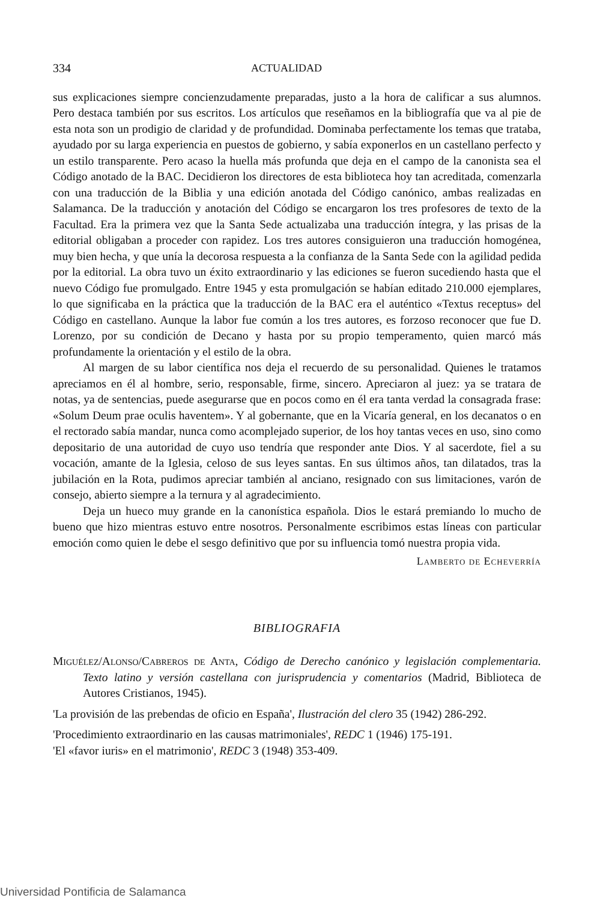334 ACTUALIDAD
sus explicaciones siempre concienzudamente preparadas, justo a la hora de calificar a sus alumnos. Pero destaca también por sus escritos. Los artículos que reseñamos en la bibliografía que va al pie de esta nota son un prodigio de claridad y de profundidad. Dominaba perfectamente los temas que trataba, ayudado por su larga experiencia en puestos de gobierno, y sabía exponerlos en un castellano perfecto y un estilo transparente. Pero acaso la huella más profunda que deja en el campo de la canonista sea el Código anotado de la BAC. Decidieron los directores de esta biblioteca hoy tan acreditada, comenzarla con una traducción de la Biblia y una edición anotada del Código canónico, ambas realizadas en Salamanca. De la traducción y anotación del Código se encargaron los tres profesores de texto de la Facultad. Era la primera vez que la Santa Sede actualizaba una traducción íntegra, y las prisas de la editorial obligaban a proceder con rapidez. Los tres autores consiguieron una traducción homogénea, muy bien hecha, y que unía la decorosa respuesta a la confianza de la Santa Sede con la agilidad pedida por la editorial. La obra tuvo un éxito extraordinario y las ediciones se fueron sucediendo hasta que el nuevo Código fue promulgado. Entre 1945 y esta promulgación se habían editado 210.000 ejemplares, lo que significaba en la práctica que la traducción de la BAC era el auténtico «Textus receptus» del Código en castellano. Aunque la labor fue común a los tres autores, es forzoso reconocer que fue D. Lorenzo, por su condición de Decano y hasta por su propio temperamento, quien marcó más profundamente la orientación y el estilo de la obra.
Al margen de su labor científica nos deja el recuerdo de su personalidad. Quienes le tratamos apreciamos en él al hombre, serio, responsable, firme, sincero. Apreciaron al juez: ya se tratara de notas, ya de sentencias, puede asegurarse que en pocos como en él era tanta verdad la consagrada frase: «Solum Deum prae oculis haventem». Y al gobernante, que en la Vicaría general, en los decanatos o en el rectorado sabía mandar, nunca como acomplejado superior, de los hoy tantas veces en uso, sino como depositario de una autoridad de cuyo uso tendría que responder ante Dios. Y al sacerdote, fiel a su vocación, amante de la Iglesia, celoso de sus leyes santas. En sus últimos años, tan dilatados, tras la jubilación en la Rota, pudimos apreciar también al anciano, resignado con sus limitaciones, varón de consejo, abierto siempre a la ternura y al agradecimiento.
Deja un hueco muy grande en la canonística española. Dios le estará premiando lo mucho de bueno que hizo mientras estuvo entre nosotros. Personalmente escribimos estas líneas con particular emoción como quien le debe el sesgo definitivo que por su influencia tomó nuestra propia vida.
Lamberto de Echeverría
BIBLIOGRAFIA
Miguélez/Alonso/Cabreros de Anta, Código de Derecho canónico y legislación complementaria. Texto latino y versión castellana con jurisprudencia y comentarios (Madrid, Biblioteca de Autores Cristianos, 1945).
'La provisión de las prebendas de oficio en España', Ilustración del clero 35 (1942) 286-292.
'Procedimiento extraordinario en las causas matrimoniales', REDC 1 (1946) 175-191.
'El «favor iuris» en el matrimonio', REDC 3 (1948) 353-409.
Universidad Pontificia de Salamanca